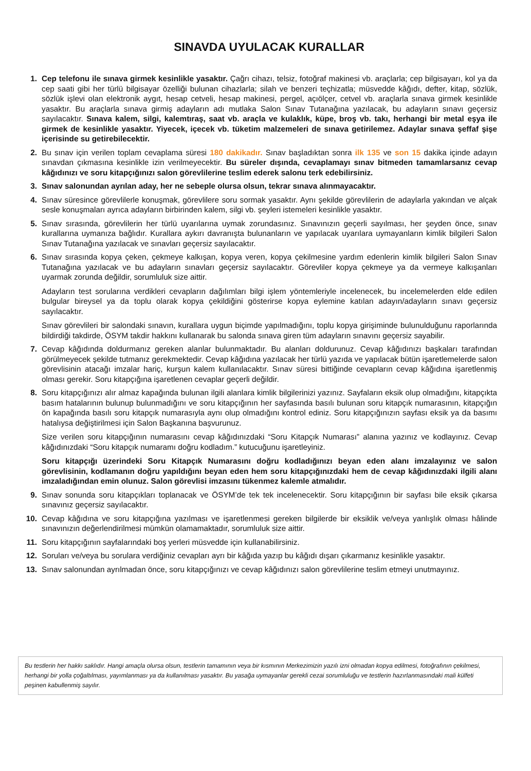SINAVDA UYULACAK KURALLAR
1. Cep telefonu ile sınava girmek kesinlikle yasaktır. Çağrı cihazı, telsiz, fotoğraf makinesi vb. araçlarla; cep bilgisayarı, kol ya da cep saati gibi her türlü bilgisayar özelliği bulunan cihazlarla; silah ve benzeri teçhizatla; müsvedde kâğıdı, defter, kitap, sözlük, sözlük işlevi olan elektronik aygıt, hesap cetveli, hesap makinesi, pergel, açıölçer, cetvel vb. araçlarla sınava girmek kesinlikle yasaktır. Bu araçlarla sınava girmiş adayların adı mutlaka Salon Sınav Tutanağına yazılacak, bu adayların sınavı geçersiz sayılacaktır. Sınava kalem, silgi, kalemtıraş, saat vb. araçla ve kulaklık, küpe, broş vb. takı, herhangi bir metal eşya ile girmek de kesinlikle yasaktır. Yiyecek, içecek vb. tüketim malzemeleri de sınava getirilemez. Adaylar sınava şeffaf şişe içerisinde su getirebilecektir.
2. Bu sınav için verilen toplam cevaplama süresi 180 dakikadır. Sınav başladıktan sonra ilk 135 ve son 15 dakika içinde adayın sınavdan çıkmasına kesinlikle izin verilmeyecektir. Bu süreler dışında, cevaplamayı sınav bitmeden tamamlarsanız cevap kâğıdınızı ve soru kitapçığınızı salon görevlilerine teslim ederek salonu terk edebilirsiniz.
3. Sınav salonundan ayrılan aday, her ne sebeple olursa olsun, tekrar sınava alınmayacaktır.
4. Sınav süresince görevlilerle konuşmak, görevlilere soru sormak yasaktır. Aynı şekilde görevlilerin de adaylarla yakından ve alçak sesle konuşmaları ayrıca adayların birbirinden kalem, silgi vb. şeyleri istemeleri kesinlikle yasaktır.
5. Sınav sırasında, görevlilerin her türlü uyarılarına uymak zorundasınız. Sınavınızın geçerli sayılması, her şeyden önce, sınav kurallarına uymanıza bağlıdır. Kurallara aykırı davranışta bulunanların ve yapılacak uyarılara uymayanların kimlik bilgileri Salon Sınav Tutanağına yazılacak ve sınavları geçersiz sayılacaktır.
6. Sınav sırasında kopya çeken, çekmeye kalkışan, kopya veren, kopya çekilmesine yardım edenlerin kimlik bilgileri Salon Sınav Tutanağına yazılacak ve bu adayların sınavları geçersiz sayılacaktır. Görevliler kopya çekmeye ya da vermeye kalkışanları uyarmak zorunda değildir, sorumluluk size aittir.
Adayların test sorularına verdikleri cevapların dağılımları bilgi işlem yöntemleriyle incelenecek, bu incelemelerden elde edilen bulgular bireysel ya da toplu olarak kopya çekildiğini gösterirse kopya eylemine katılan adayın/adayların sınavı geçersiz sayılacaktır.
Sınav görevlileri bir salondaki sınavın, kurallara uygun biçimde yapılmadığını, toplu kopya girişiminde bulunulduğunu raporlarında bildirdiği takdirde, ÖSYM takdir hakkını kullanarak bu salonda sınava giren tüm adayların sınavını geçersiz sayabilir.
7. Cevap kâğıdında doldurmanız gereken alanlar bulunmaktadır. Bu alanları doldurunuz. Cevap kâğıdınızı başkaları tarafından görülmeyecek şekilde tutmanız gerekmektedir. Cevap kâğıdına yazılacak her türlü yazıda ve yapılacak bütün işaretlemelerde salon görevlisinin atacağı imzalar hariç, kurşun kalem kullanılacaktır. Sınav süresi bittiğinde cevapların cevap kâğıdına işaretlenmiş olması gerekir. Soru kitapçığına işaretlenen cevaplar geçerli değildir.
8. Soru kitapçığınızı alır almaz kapağında bulunan ilgili alanlara kimlik bilgilerinizi yazınız. Sayfaların eksik olup olmadığını, kitapçıkta basım hatalarının bulunup bulunmadığını ve soru kitapçığının her sayfasında basılı bulunan soru kitapçık numarasının, kitapçığın ön kapağında basılı soru kitapçık numarasıyla aynı olup olmadığını kontrol ediniz. Soru kitapçığınızın sayfası eksik ya da basımı hatalıysa değiştirilmesi için Salon Başkanına başvurunuz.
Size verilen soru kitapçığının numarasını cevap kâğıdınızdaki “Soru Kitapçık Numarası” alanına yazınız ve kodlayınız. Cevap kâğıdınızdaki “Soru kitapçık numaramı doğru kodladım.” kutucuğunu işaretleyiniz.
Soru kitapçığı üzerindeki Soru Kitapçık Numarasını doğru kodladığınızı beyan eden alanı imzalayınız ve salon görevlisinin, kodlamanın doğru yapıldığını beyan eden hem soru kitapçığınızdaki hem de cevap kâğıdınızdaki ilgili alanı imzaladığından emin olunuz. Salon görevlisi imzasını tükenmez kalemle atmalıdır.
9. Sınav sonunda soru kitapçıkları toplanacak ve ÖSYM’de tek tek incelenecektir. Soru kitapçığının bir sayfası bile eksik çıkarsa sınavınız geçersiz sayılacaktır.
10. Cevap kâğıdına ve soru kitapçığına yazılması ve işaretlenmesi gereken bilgilerde bir eksiklik ve/veya yanlışlık olması hâlinde sınavınızın değerlendirilmesi mümkün olamamaktadır, sorumluluk size aittir.
11. Soru kitapçığının sayfalarındaki boş yerleri müsvedde için kullanabilirsiniz.
12. Soruları ve/veya bu sorulara verdiğiniz cevapları ayrı bir kâğıda yazıp bu kâğıdı dışarı çıkarmanız kesinlikle yasaktır.
13. Sınav salonundan ayrılmadan önce, soru kitapçığınızı ve cevap kâğıdınızı salon görevlilerine teslim etmeyi unutmayınız.
Bu testlerin her hakkı saklıdır. Hangi amaçla olursa olsun, testlerin tamamının veya bir kısmının Merkezimizin yazılı izni olmadan kopya edilmesi, fotoğrafının çekilmesi, herhangi bir yolla çoğaltılması, yayımlanması ya da kullanılması yasaktır. Bu yasağa uymayanlar gerekli cezai sorumluluğu ve testlerin hazırlanmasındaki mali külfeti peşinen kabullenmiş sayılır.